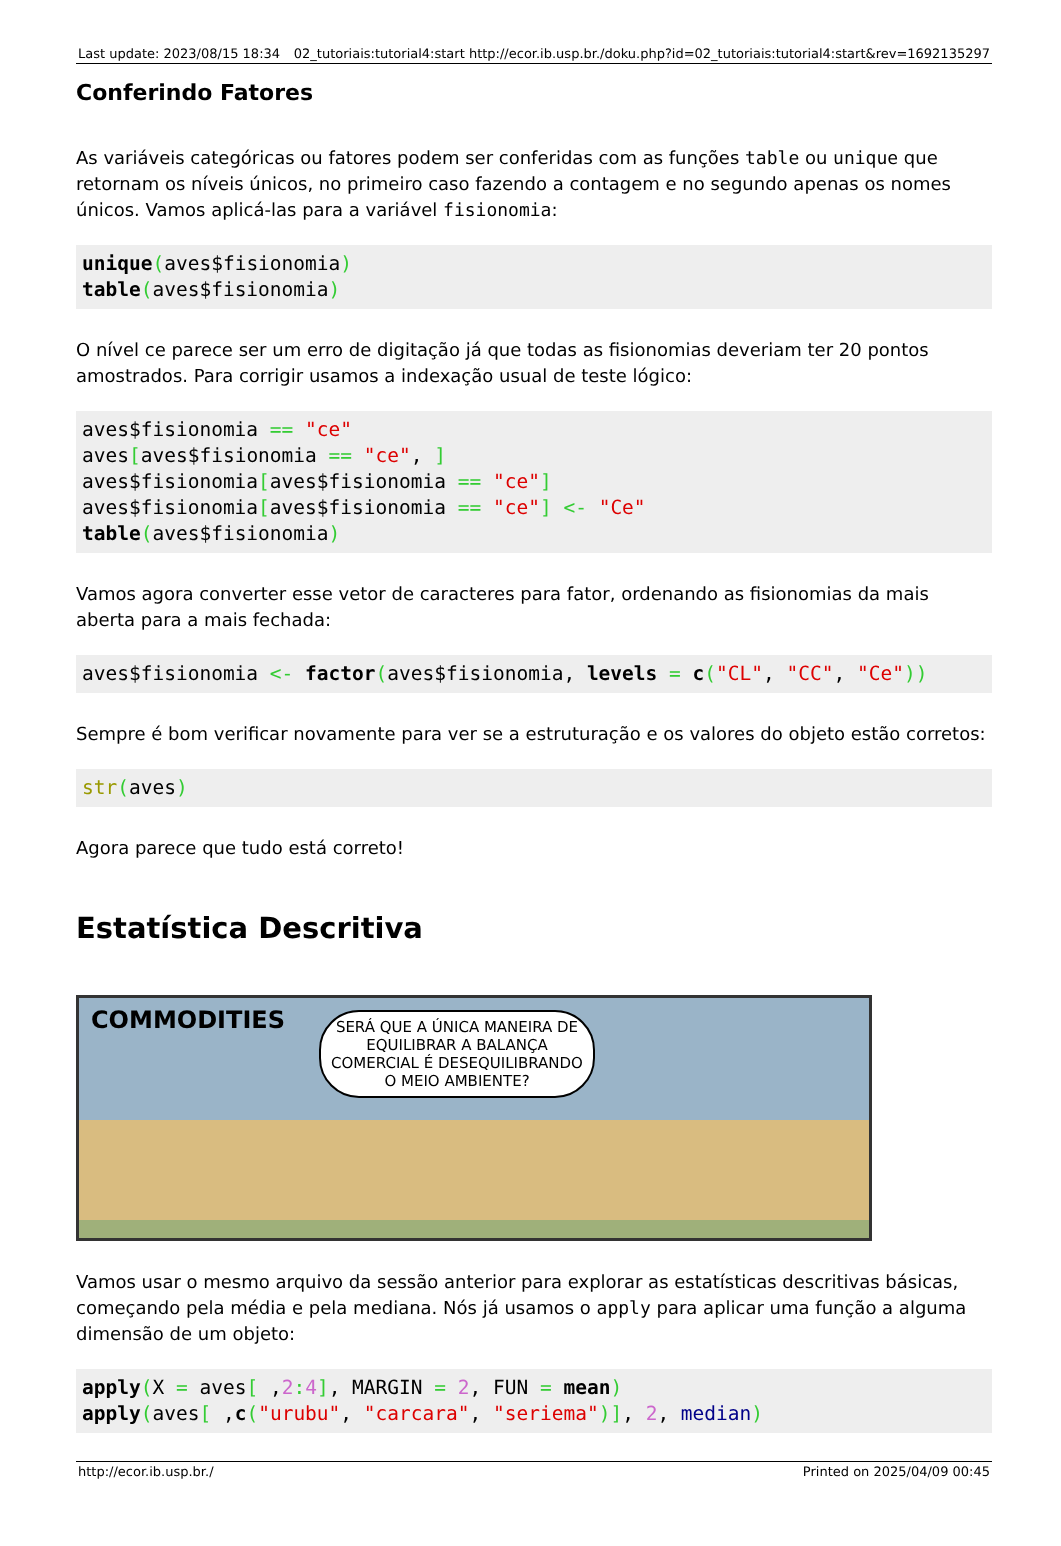Last update: 2023/08/15 18:34 02_tutoriais:tutorial4:start http://ecor.ib.usp.br./doku.php?id=02_tutoriais:tutorial4:start&rev=1692135297
Conferindo Fatores
As variáveis categóricas ou fatores podem ser conferidas com as funções table ou unique que retornam os níveis únicos, no primeiro caso fazendo a contagem e no segundo apenas os nomes únicos. Vamos aplicá-las para a variável fisionomia:
unique(aves$fisionomia)
table(aves$fisionomia)
O nível ce parece ser um erro de digitação já que todas as fisionomias deveriam ter 20 pontos amostrados. Para corrigir usamos a indexação usual de teste lógico:
aves$fisionomia == "ce"
aves[aves$fisionomia == "ce", ]
aves$fisionomia[aves$fisionomia == "ce"]
aves$fisionomia[aves$fisionomia == "ce"] <- "Ce"
table(aves$fisionomia)
Vamos agora converter esse vetor de caracteres para fator, ordenando as fisionomias da mais aberta para a mais fechada:
aves$fisionomia <- factor(aves$fisionomia, levels = c("CL", "CC", "Ce"))
Sempre é bom verificar novamente para ver se a estruturação e os valores do objeto estão corretos:
str(aves)
Agora parece que tudo está correto!
Estatística Descritiva
COMMODITIES
SERÁ QUE A ÚNICA MANEIRA DE EQUILIBRAR A BALANÇA COMERCIAL É DESEQUILIBRANDO O MEIO AMBIENTE?
Vamos usar o mesmo arquivo da sessão anterior para explorar as estatísticas descritivas básicas, começando pela média e pela mediana. Nós já usamos o apply para aplicar uma função a alguma dimensão de um objeto:
apply(X = aves[ ,2: 4], MARGIN = 2, FUN = mean)
apply(aves[ ,c("urubu", "carcara", "seriema")], 2, median)
http://ecor.ib.usp.br./ Printed on 2025/04/09 00:45